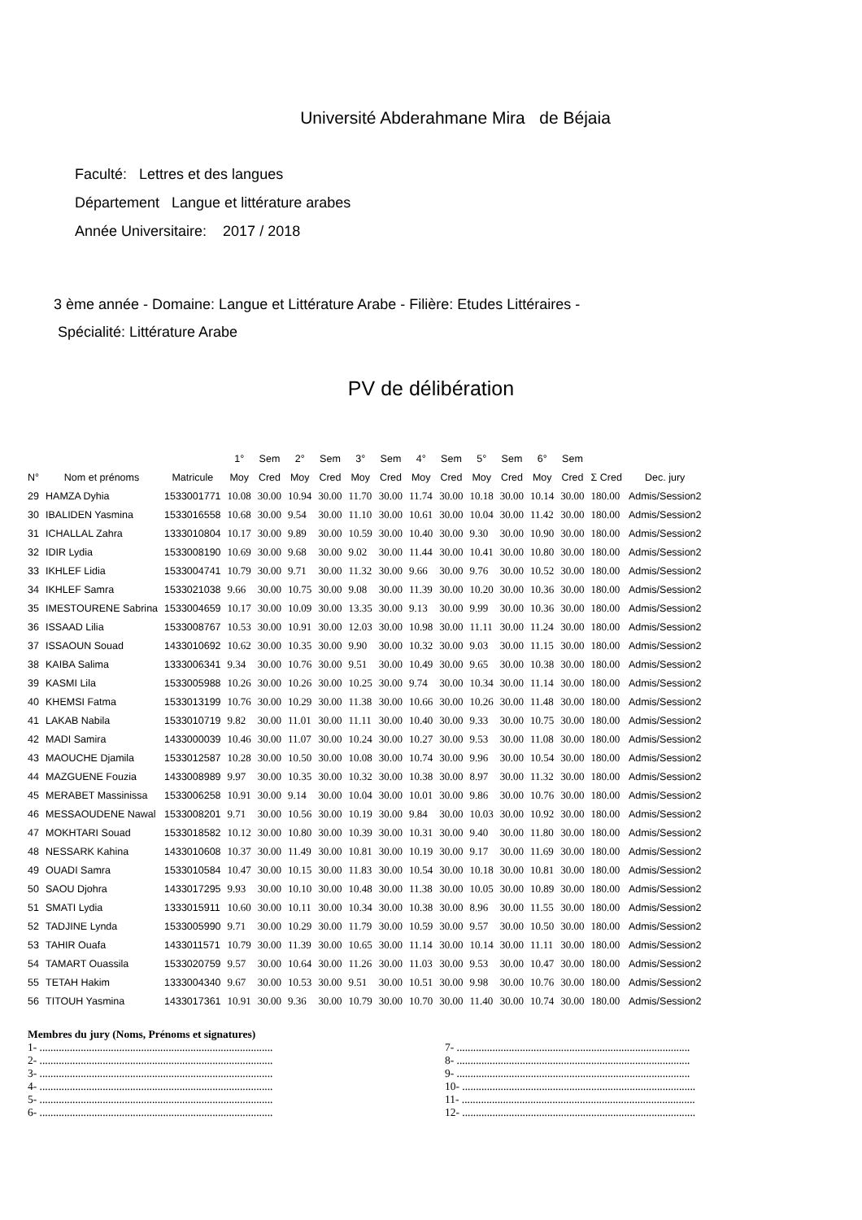Université Abderahmane Mira de Béjaia
Faculté: Lettres et des langues
Département Langue et littérature arabes
Année Universitaire: 2017 / 2018
3 ème année - Domaine: Langue et Littérature Arabe - Filière: Etudes Littéraires -
Spécialité: Littérature Arabe
PV de délibération
| | | | 1° | Sem | 2° | Sem | 3° | Sem | 4° | Sem | 5° | Sem | 6° | Sem | | |
| --- | --- | --- | --- | --- | --- | --- | --- | --- | --- | --- | --- | --- | --- | --- | --- | --- |
| N° | Nom et prénoms | Matricule | Moy | Cred | Moy | Cred | Moy | Cred | Moy | Cred | Moy | Cred | Moy | Cred | Σ Cred | Dec. jury |
| 29 | HAMZA Dyhia | 1533001771 | 10.08 | 30.00 | 10.94 | 30.00 | 11.70 | 30.00 | 11.74 | 30.00 | 10.18 | 30.00 | 10.14 | 30.00 | 180.00 | Admis/Session2 |
| 30 | IBALIDEN Yasmina | 1533016558 | 10.68 | 30.00 | 9.54 | 30.00 | 11.10 | 30.00 | 10.61 | 30.00 | 10.04 | 30.00 | 11.42 | 30.00 | 180.00 | Admis/Session2 |
| 31 | ICHALLAL Zahra | 1333010804 | 10.17 | 30.00 | 9.89 | 30.00 | 10.59 | 30.00 | 10.40 | 30.00 | 9.30 | 30.00 | 10.90 | 30.00 | 180.00 | Admis/Session2 |
| 32 | IDIR Lydia | 1533008190 | 10.69 | 30.00 | 9.68 | 30.00 | 9.02 | 30.00 | 11.44 | 30.00 | 10.41 | 30.00 | 10.80 | 30.00 | 180.00 | Admis/Session2 |
| 33 | IKHLEF Lidia | 1533004741 | 10.79 | 30.00 | 9.71 | 30.00 | 11.32 | 30.00 | 9.66 | 30.00 | 9.76 | 30.00 | 10.52 | 30.00 | 180.00 | Admis/Session2 |
| 34 | IKHLEF Samra | 1533021038 | 9.66 | 30.00 | 10.75 | 30.00 | 9.08 | 30.00 | 11.39 | 30.00 | 10.20 | 30.00 | 10.36 | 30.00 | 180.00 | Admis/Session2 |
| 35 | IMESTOURENE Sabrina | 1533004659 | 10.17 | 30.00 | 10.09 | 30.00 | 13.35 | 30.00 | 9.13 | 30.00 | 9.99 | 30.00 | 10.36 | 30.00 | 180.00 | Admis/Session2 |
| 36 | ISSAAD Lilia | 1533008767 | 10.53 | 30.00 | 10.91 | 30.00 | 12.03 | 30.00 | 10.98 | 30.00 | 11.11 | 30.00 | 11.24 | 30.00 | 180.00 | Admis/Session2 |
| 37 | ISSAOUN Souad | 1433010692 | 10.62 | 30.00 | 10.35 | 30.00 | 9.90 | 30.00 | 10.32 | 30.00 | 9.03 | 30.00 | 11.15 | 30.00 | 180.00 | Admis/Session2 |
| 38 | KAIBA Salima | 1333006341 | 9.34 | 30.00 | 10.76 | 30.00 | 9.51 | 30.00 | 10.49 | 30.00 | 9.65 | 30.00 | 10.38 | 30.00 | 180.00 | Admis/Session2 |
| 39 | KASMI Lila | 1533005988 | 10.26 | 30.00 | 10.26 | 30.00 | 10.25 | 30.00 | 9.74 | 30.00 | 10.34 | 30.00 | 11.14 | 30.00 | 180.00 | Admis/Session2 |
| 40 | KHEMSI Fatma | 1533013199 | 10.76 | 30.00 | 10.29 | 30.00 | 11.38 | 30.00 | 10.66 | 30.00 | 10.26 | 30.00 | 11.48 | 30.00 | 180.00 | Admis/Session2 |
| 41 | LAKAB Nabila | 1533010719 | 9.82 | 30.00 | 11.01 | 30.00 | 11.11 | 30.00 | 10.40 | 30.00 | 9.33 | 30.00 | 10.75 | 30.00 | 180.00 | Admis/Session2 |
| 42 | MADI Samira | 1433000039 | 10.46 | 30.00 | 11.07 | 30.00 | 10.24 | 30.00 | 10.27 | 30.00 | 9.53 | 30.00 | 11.08 | 30.00 | 180.00 | Admis/Session2 |
| 43 | MAOUCHE Djamila | 1533012587 | 10.28 | 30.00 | 10.50 | 30.00 | 10.08 | 30.00 | 10.74 | 30.00 | 9.96 | 30.00 | 10.54 | 30.00 | 180.00 | Admis/Session2 |
| 44 | MAZGUENE Fouzia | 1433008989 | 9.97 | 30.00 | 10.35 | 30.00 | 10.32 | 30.00 | 10.38 | 30.00 | 8.97 | 30.00 | 11.32 | 30.00 | 180.00 | Admis/Session2 |
| 45 | MERABET Massinissa | 1533006258 | 10.91 | 30.00 | 9.14 | 30.00 | 10.04 | 30.00 | 10.01 | 30.00 | 9.86 | 30.00 | 10.76 | 30.00 | 180.00 | Admis/Session2 |
| 46 | MESSAOUDENE Nawal | 1533008201 | 9.71 | 30.00 | 10.56 | 30.00 | 10.19 | 30.00 | 9.84 | 30.00 | 10.03 | 30.00 | 10.92 | 30.00 | 180.00 | Admis/Session2 |
| 47 | MOKHTARI Souad | 1533018582 | 10.12 | 30.00 | 10.80 | 30.00 | 10.39 | 30.00 | 10.31 | 30.00 | 9.40 | 30.00 | 11.80 | 30.00 | 180.00 | Admis/Session2 |
| 48 | NESSARK Kahina | 1433010608 | 10.37 | 30.00 | 11.49 | 30.00 | 10.81 | 30.00 | 10.19 | 30.00 | 9.17 | 30.00 | 11.69 | 30.00 | 180.00 | Admis/Session2 |
| 49 | OUADI Samra | 1533010584 | 10.47 | 30.00 | 10.15 | 30.00 | 11.83 | 30.00 | 10.54 | 30.00 | 10.18 | 30.00 | 10.81 | 30.00 | 180.00 | Admis/Session2 |
| 50 | SAOU Djohra | 1433017295 | 9.93 | 30.00 | 10.10 | 30.00 | 10.48 | 30.00 | 11.38 | 30.00 | 10.05 | 30.00 | 10.89 | 30.00 | 180.00 | Admis/Session2 |
| 51 | SMATI Lydia | 1333015911 | 10.60 | 30.00 | 10.11 | 30.00 | 10.34 | 30.00 | 10.38 | 30.00 | 8.96 | 30.00 | 11.55 | 30.00 | 180.00 | Admis/Session2 |
| 52 | TADJINE Lynda | 1533005990 | 9.71 | 30.00 | 10.29 | 30.00 | 11.79 | 30.00 | 10.59 | 30.00 | 9.57 | 30.00 | 10.50 | 30.00 | 180.00 | Admis/Session2 |
| 53 | TAHIR Ouafa | 1433011571 | 10.79 | 30.00 | 11.39 | 30.00 | 10.65 | 30.00 | 11.14 | 30.00 | 10.14 | 30.00 | 11.11 | 30.00 | 180.00 | Admis/Session2 |
| 54 | TAMART Ouassila | 1533020759 | 9.57 | 30.00 | 10.64 | 30.00 | 11.26 | 30.00 | 11.03 | 30.00 | 9.53 | 30.00 | 10.47 | 30.00 | 180.00 | Admis/Session2 |
| 55 | TETAH Hakim | 1333004340 | 9.67 | 30.00 | 10.53 | 30.00 | 9.51 | 30.00 | 10.51 | 30.00 | 9.98 | 30.00 | 10.76 | 30.00 | 180.00 | Admis/Session2 |
| 56 | TITOUH Yasmina | 1433017361 | 10.91 | 30.00 | 9.36 | 30.00 | 10.79 | 30.00 | 10.70 | 30.00 | 11.40 | 30.00 | 10.74 | 30.00 | 180.00 | Admis/Session2 |
Membres du jury (Noms, Prénoms et signatures)
1- .....................................................................................
2- .....................................................................................
3- .....................................................................................
4- .....................................................................................
5- .....................................................................................
6- .....................................................................................
7- .....................................................................................
8- .....................................................................................
9- .....................................................................................
10- .....................................................................................
11- .....................................................................................
12- .....................................................................................